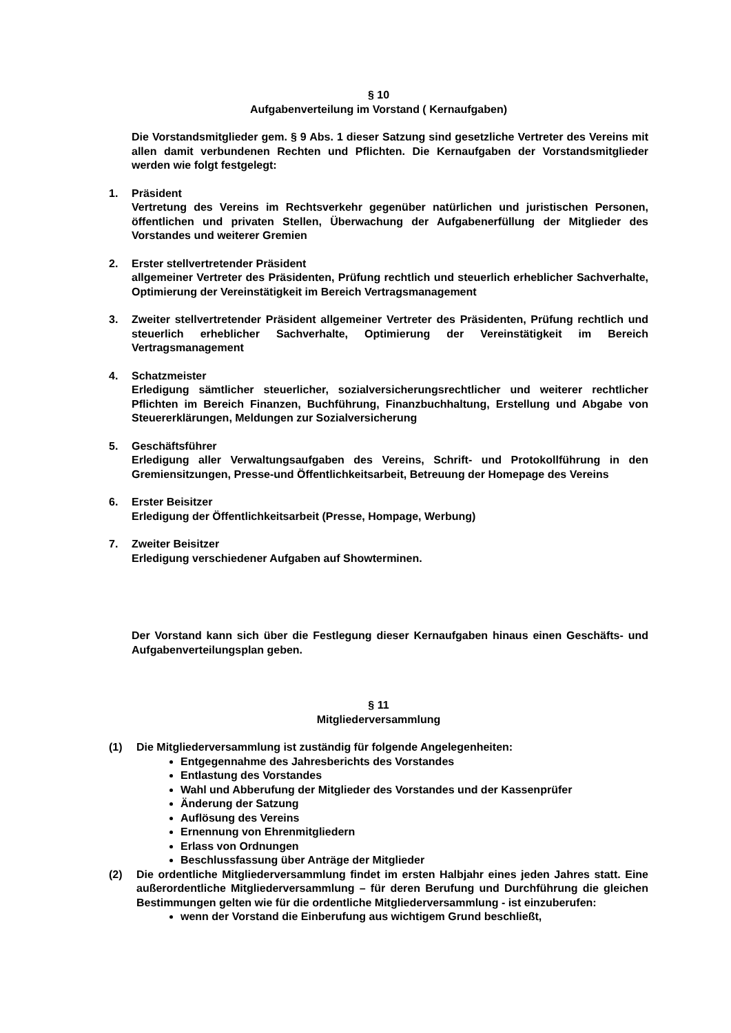§ 10
Aufgabenverteilung im Vorstand ( Kernaufgaben)
Die Vorstandsmitglieder gem. § 9 Abs. 1 dieser Satzung sind gesetzliche Vertreter des Vereins mit allen damit verbundenen Rechten und Pflichten. Die Kernaufgaben der Vorstandsmitglieder werden wie folgt festgelegt:
1. Präsident
Vertretung des Vereins im Rechtsverkehr gegenüber natürlichen und juristischen Personen, öffentlichen und privaten Stellen, Überwachung der Aufgabenerfüllung der Mitglieder des Vorstandes und weiterer Gremien
2. Erster stellvertretender Präsident
allgemeiner Vertreter des Präsidenten, Prüfung rechtlich und steuerlich erheblicher Sachverhalte, Optimierung der Vereinstätigkeit im Bereich Vertragsmanagement
3. Zweiter stellvertretender Präsident allgemeiner Vertreter des Präsidenten, Prüfung rechtlich und steuerlich erheblicher Sachverhalte, Optimierung der Vereinstätigkeit im Bereich Vertragsmanagement
4. Schatzmeister
Erledigung sämtlicher steuerlicher, sozialversicherungsrechtlicher und weiterer rechtlicher Pflichten im Bereich Finanzen, Buchführung, Finanzbuchhaltung, Erstellung und Abgabe von Steuererklärungen, Meldungen zur Sozialversicherung
5. Geschäftsführer
Erledigung aller Verwaltungsaufgaben des Vereins, Schrift- und Protokollführung in den Gremiensitzungen, Presse-und Öffentlichkeitsarbeit, Betreuung der Homepage des Vereins
6. Erster Beisitzer
Erledigung der Öffentlichkeitsarbeit (Presse, Hompage, Werbung)
7. Zweiter Beisitzer
Erledigung verschiedener Aufgaben auf Showterminen.
Der Vorstand kann sich über die Festlegung dieser Kernaufgaben hinaus einen Geschäfts- und Aufgabenverteilungsplan geben.
§ 11
Mitgliederversammlung
(1) Die Mitgliederversammlung ist zuständig für folgende Angelegenheiten:
Entgegennahme des Jahresberichts des Vorstandes
Entlastung des Vorstandes
Wahl und Abberufung der Mitglieder des Vorstandes und der Kassenprüfer
Änderung der Satzung
Auflösung des Vereins
Ernennung von Ehrenmitgliedern
Erlass von Ordnungen
Beschlussfassung über Anträge der Mitglieder
(2) Die ordentliche Mitgliederversammlung findet im ersten Halbjahr eines jeden Jahres statt. Eine außerordentliche Mitgliederversammlung – für deren Berufung und Durchführung die gleichen Bestimmungen gelten wie für die ordentliche Mitgliederversammlung - ist einzuberufen:
wenn der Vorstand die Einberufung aus wichtigem Grund beschließt,